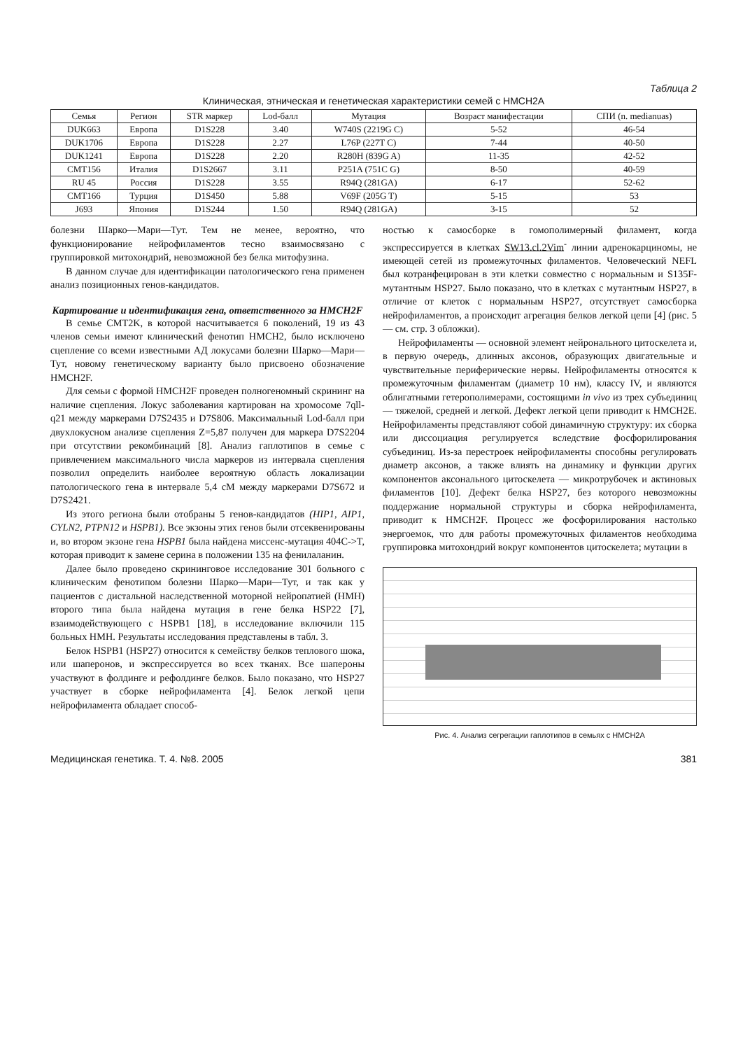Таблица 2
Клиническая, этническая и генетическая характеристики семей с HMCH2A
| Семья | Регион | STR маркер | Lod-балл | Мутация | Возраст манифестации | СПИ (n. medianuas) |
| --- | --- | --- | --- | --- | --- | --- |
| DUK663 | Европа | D1S228 | 3.40 | W740S (2219G C) | 5-52 | 46-54 |
| DUK1706 | Европа | D1S228 | 2.27 | L76P (227T C) | 7-44 | 40-50 |
| DUK1241 | Европа | D1S228 | 2.20 | R280H (839G A) | 11-35 | 42-52 |
| CMT156 | Италия | D1S2667 | 3.11 | P251A (751C G) | 8-50 | 40-59 |
| RU 45 | Россия | D1S228 | 3.55 | R94Q (281GA) | 6-17 | 52-62 |
| CMT166 | Турция | D1S450 | 5.88 | V69F (205G T) | 5-15 | 53 |
| J693 | Япония | D1S244 | 1.50 | R94Q (281GA) | 3-15 | 52 |
болезни Шарко—Мари—Тут. Тем не менее, вероятно, что функционирование нейрофиламентов тесно взаимосвязано с группировкой митохондрий, невозможной без белка митофузина.
В данном случае для идентификации патологического гена применен анализ позиционных генов-кандидатов.
Картирование и идентификация гена, ответственного за HMCH2F
В семье CMT2K, в которой насчитывается 6 поколений, 19 из 43 членов семьи имеют клинический фенотип HMCH2, было исключено сцепление со всеми известными АД локусами болезни Шарко—Мари—Тут, новому генетическому варианту было присвоено обозначение HMCH2F.
Для семьи с формой HMCH2F проведен полногеномный скрининг на наличие сцепления. Локус заболевания картирован на хромосоме 7qll-q21 между маркерами D7S2435 и D7S806. Максимальный Lod-балл при двухлокусном анализе сцепления Z=5,87 получен для маркера D7S2204 при отсутствии рекомбинаций [8]. Анализ гаплотипов в семье с привлечением максимального числа маркеров из интервала сцепления позволил определить наиболее вероятную область локализации патологического гена в интервале 5,4 сМ между маркерами D7S672 и D7S2421.
Из этого региона были отобраны 5 генов-кандидатов (HIP1, AIP1, CYLN2, PTPN12 и HSPB1). Все экзоны этих генов были отсеквенированы и, во втором экзоне гена HSPB1 была найдена миссенс-мутация 404C->T, которая приводит к замене серина в положении 135 на фенилаланин.
Далее было проведено скрининговое исследование 301 больного с клиническим фенотипом болезни Шарко—Мари—Тут, и так как у пациентов с дистальной наследственной моторной нейропатией (HMH) второго типа была найдена мутация в гене белка HSP22 [7], взаимодействующего с HSPB1 [18], в исследование включили 115 больных HMH. Результаты исследования представлены в табл. 3.
Белок HSPB1 (HSP27) относится к семейству белков теплового шока, или шаперонов, и экспрессируется во всех тканях. Все шапероны участвуют в фолдинге и рефолдинге белков. Было показано, что HSP27 участвует в сборке нейрофиламента [4]. Белок легкой цепи нейрофиламента обладает способ-
ностью к самосборке в гомополимерный филамент, когда экспрессируется в клетках SW13.cl.2Vim<sup>-</sup> линии адренокарциномы, не имеющей сетей из промежуточных филаментов. Человеческий NEFL был котранфецирован в эти клетки совместно с нормальным и S135F-мутантным HSP27. Было показано, что в клетках с мутантным HSP27, в отличие от клеток с нормальным HSP27, отсутствует самосборка нейрофиламентов, а происходит агрегация белков легкой цепи [4] (рис. 5 — см. стр. 3 обложки).
Нейрофиламенты — основной элемент нейронального цитоскелета и, в первую очередь, длинных аксонов, образующих двигательные и чувствительные периферические нервы. Нейрофиламенты относятся к промежуточным филаментам (диаметр 10 нм), классу IV, и являются облигатными гетерополимерами, состоящими in vivo из трех субъединиц — тяжелой, средней и легкой. Дефект легкой цепи приводит к HMCH2E. Нейрофиламенты представляют собой динамичную структуру: их сборка или диссоциация регулируется вследствие фосфорилирования субъединиц. Из-за перестроек нейрофиламенты способны регулировать диаметр аксонов, а также влиять на динамику и функции других компонентов аксонального цитоскелета — микротрубочек и актиновых филаментов [10]. Дефект белка HSP27, без которого невозможны поддержание нормальной структуры и сборка нейрофиламента, приводит к HMCH2F. Процесс же фосфорилирования настолько энергоемок, что для работы промежуточных филаментов необходима группировка митохондрий вокруг компонентов цитоскелета; мутации в
Рис. 4. Анализ сегрегации гаплотипов в семьях с HMCH2A
Медицинская генетика. Т. 4. №8. 2005 381